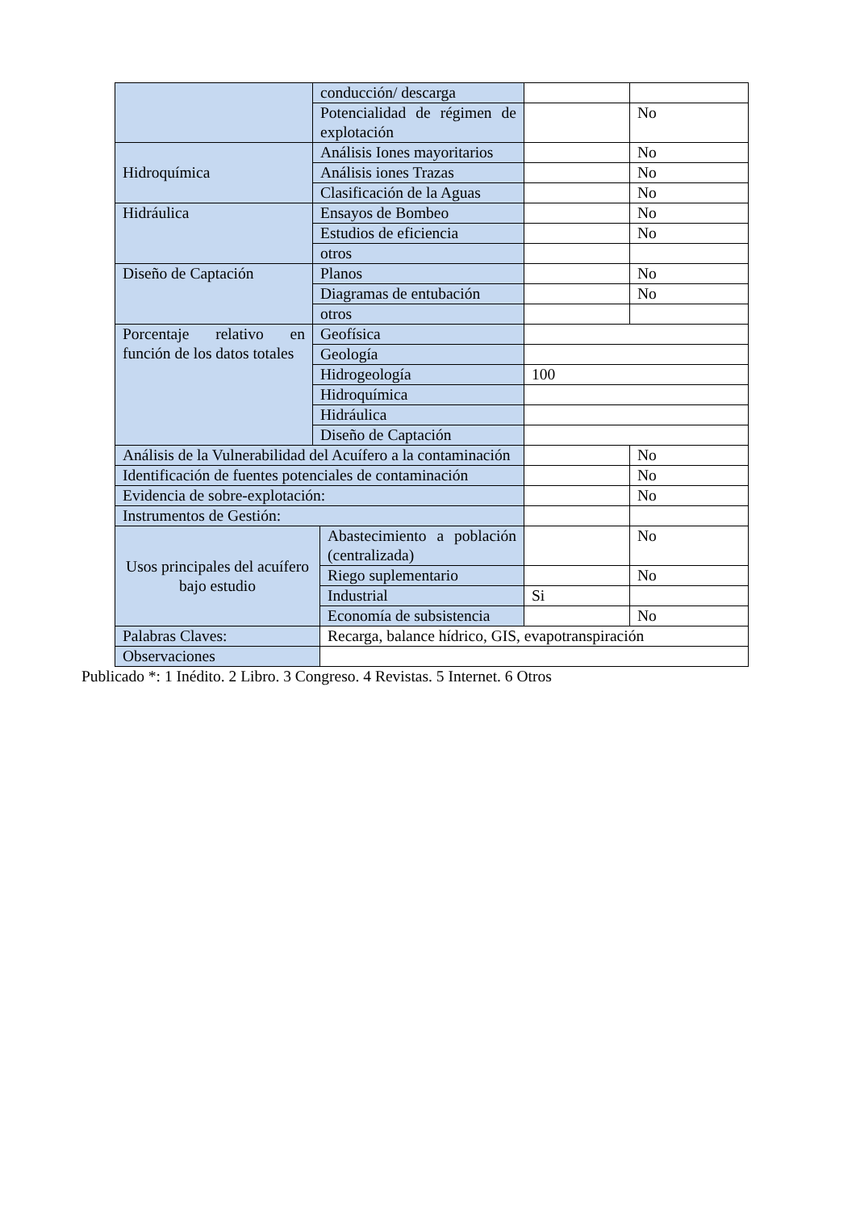| | conducción/ descarga | | | |
| | Potencialidad de régimen de explotación | | | No |
| Hidroquímica | Análisis Iones mayoritarios | | | No |
| | Análisis iones Trazas | | | No |
| | Clasificación de la Aguas | | | No |
| Hidráulica | Ensayos de Bombeo | | | No |
| | Estudios de eficiencia | | | No |
| | otros | | | |
| Diseño de Captación | Planos | | | No |
| | Diagramas de entubación | | | No |
| | otros | | | |
| Porcentaje relativo en función de los datos totales | Geofísica | | | |
| | Geología | | | |
| | Hidrogeología | | 100 | |
| | Hidroquímica | | | |
| | Hidráulica | | | |
| | Diseño de Captación | | | |
| Análisis de la Vulnerabilidad del Acuífero a la contaminación | | | | No |
| Identificación de fuentes potenciales de contaminación | | | | No |
| Evidencia de sobre-explotación: | | | | No |
| Instrumentos de Gestión: | | | | |
| Usos principales del acuífero bajo estudio | | Abastecimiento a población (centralizada) | | No |
| | | Riego suplementario | | No |
| | | Industrial | Si | |
| | | Economía de subsistencia | | No |
| Palabras Claves: | | Recarga, balance hídrico, GIS, evapotranspiración | | |
| Observaciones | | | | |
Publicado *: 1 Inédito. 2 Libro. 3 Congreso. 4 Revistas. 5 Internet. 6 Otros